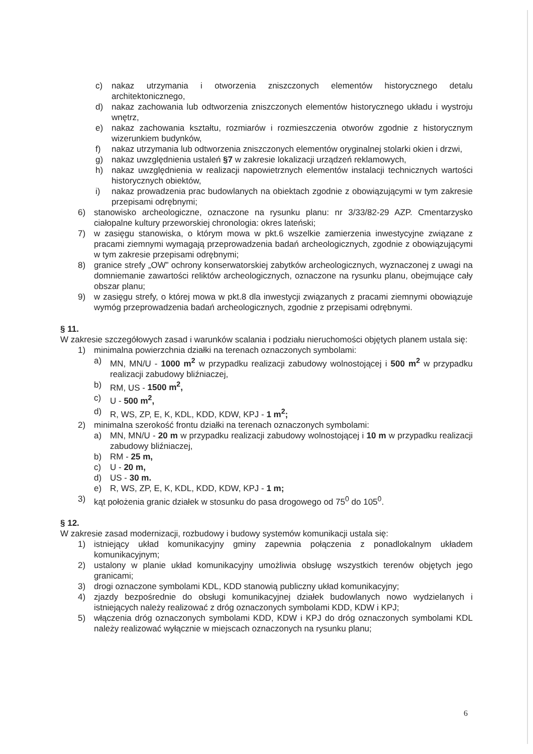c) nakaz utrzymania i otworzenia zniszczonych elementów historycznego detalu architektonicznego,
d) nakaz zachowania lub odtworzenia zniszczonych elementów historycznego układu i wystroju wnętrz,
e) nakaz zachowania kształtu, rozmiarów i rozmieszczenia otworów zgodnie z historycznym wizerunkiem budynków,
f) nakaz utrzymania lub odtworzenia zniszczonych elementów oryginalnej stolarki okien i drzwi,
g) nakaz uwzględnienia ustaleń §7 w zakresie lokalizacji urządzeń reklamowych,
h) nakaz uwzględnienia w realizacji napowietrznych elementów instalacji technicznych wartości historycznych obiektów,
i) nakaz prowadzenia prac budowlanych na obiektach zgodnie z obowiązującymi w tym zakresie przepisami odrębnymi;
6) stanowisko archeologiczne, oznaczone na rysunku planu: nr 3/33/82-29 AZP. Cmentarzysko ciałopalne kultury przeworskiej chronologia: okres lateński;
7) w zasięgu stanowiska, o którym mowa w pkt.6 wszelkie zamierzenia inwestycyjne związane z pracami ziemnymi wymagają przeprowadzenia badań archeologicznych, zgodnie z obowiązującymi w tym zakresie przepisami odrębnymi;
8) granice strefy „OW” ochrony konserwatorskiej zabytków archeologicznych, wyznaczonej z uwagi na domniemanie zawartości reliktów archeologicznych, oznaczone na rysunku planu, obejmujące cały obszar planu;
9) w zasięgu strefy, o której mowa w pkt.8 dla inwestycji związanych z pracami ziemnymi obowiązuje wymóg przeprowadzenia badań archeologicznych, zgodnie z przepisami odrębnymi.
§ 11.
W zakresie szczegółowych zasad i warunków scalania i podziału nieruchomości objętych planem ustala się:
1) minimalna powierzchnia działki na terenach oznaczonych symbolami:
a) MN, MN/U - 1000 m<sup>2</sup> w przypadku realizacji zabudowy wolnostojącej i 500 m<sup>2</sup> w przypadku realizacji zabudowy bliźniaczej,
b) RM, US - 1500 m<sup>2</sup>,
c) U - 500 m<sup>2</sup>,
d) R, WS, ZP, E, K, KDL, KDD, KDW, KPJ - 1 m<sup>2</sup>;
2) minimalna szerokość frontu działki na terenach oznaczonych symbolami:
a) MN, MN/U - 20 m w przypadku realizacji zabudowy wolnostojącej i 10 m w przypadku realizacji zabudowy bliźniaczej,
b) RM - 25 m,
c) U - 20 m,
d) US - 30 m.
e) R, WS, ZP, E, K, KDL, KDD, KDW, KPJ - 1 m;
3) kąt położenia granic działek w stosunku do pasa drogowego od 75<sup>0</sup> do 105<sup>0</sup>.
§ 12.
W zakresie zasad modernizacji, rozbudowy i budowy systemów komunikacji ustala się:
1) istniejący układ komunikacyjny gminy zapewnia połączenia z ponadlokalnym układem komunikacyjnym;
2) ustalony w planie układ komunikacyjny umożliwia obsługę wszystkich terenów objętych jego granicami;
3) drogi oznaczone symbolami KDL, KDD stanowią publiczny układ komunikacyjny;
4) zjazdy bezpośrednie do obsługi komunikacyjnej działek budowlanych nowo wydzielanych i istniejących należy realizować z dróg oznaczonych symbolami KDD, KDW i KPJ;
5) włączenia dróg oznaczonych symbolami KDD, KDW i KPJ do dróg oznaczonych symbolami KDL należy realizować wyłącznie w miejscach oznaczonych na rysunku planu;
6